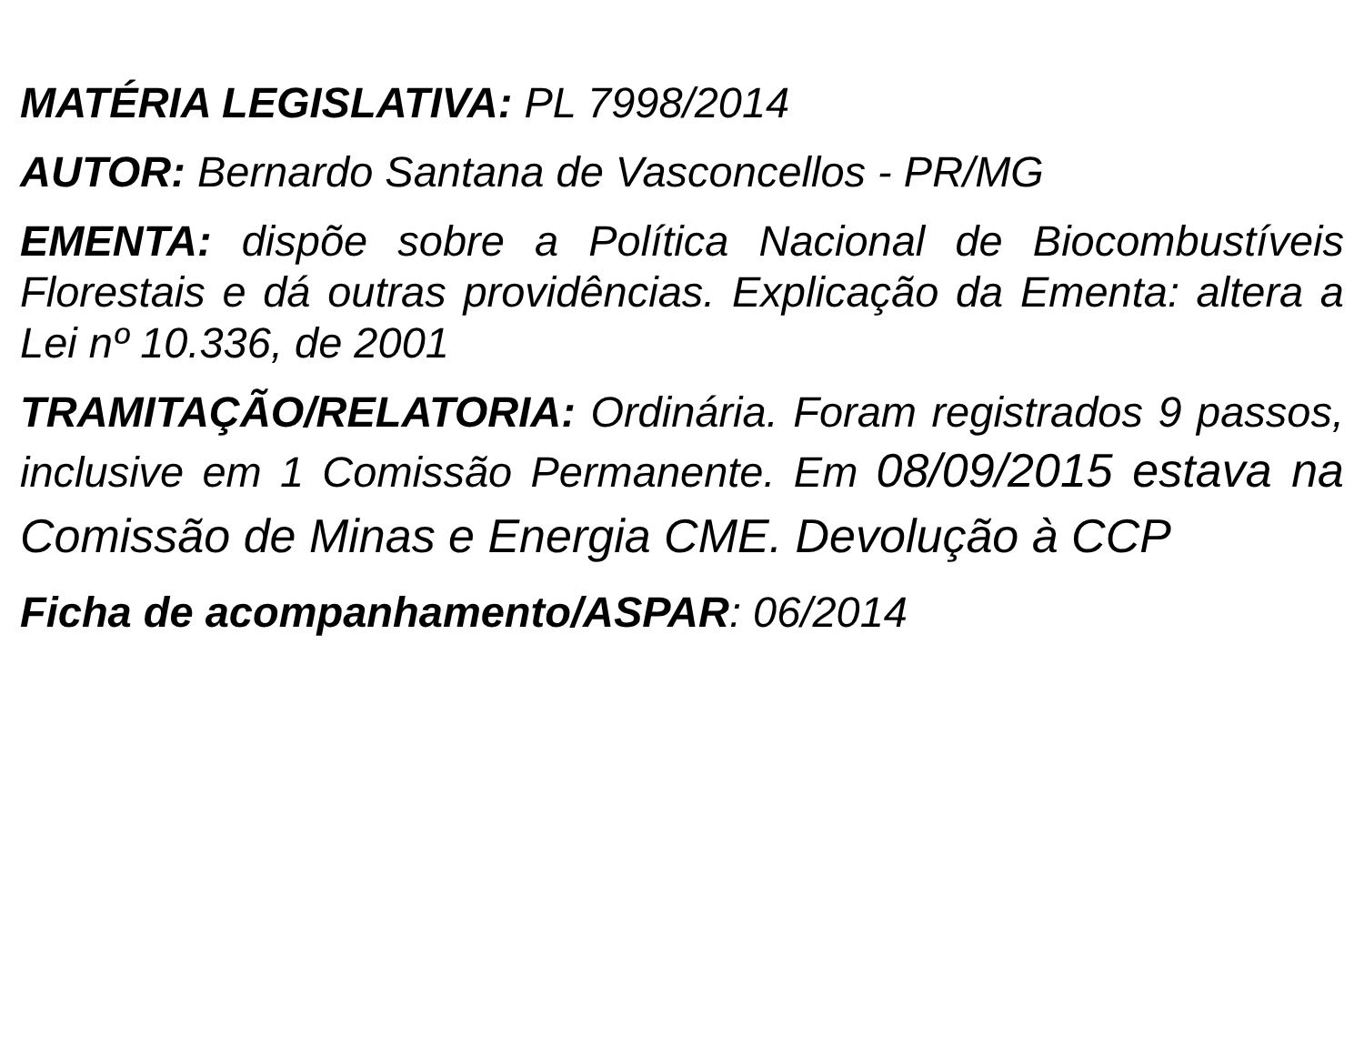MATÉRIA LEGISLATIVA: PL 7998/2014
AUTOR: Bernardo Santana de Vasconcellos - PR/MG
EMENTA: dispõe sobre a Política Nacional de Biocombustíveis Florestais e dá outras providências. Explicação da Ementa: altera a Lei nº 10.336, de 2001
TRAMITAÇÃO/RELATORIA: Ordinária. Foram registrados 9 passos, inclusive em 1 Comissão Permanente. Em 08/09/2015 estava na Comissão de Minas e Energia CME. Devolução à CCP
Ficha de acompanhamento/ASPAR: 06/2014